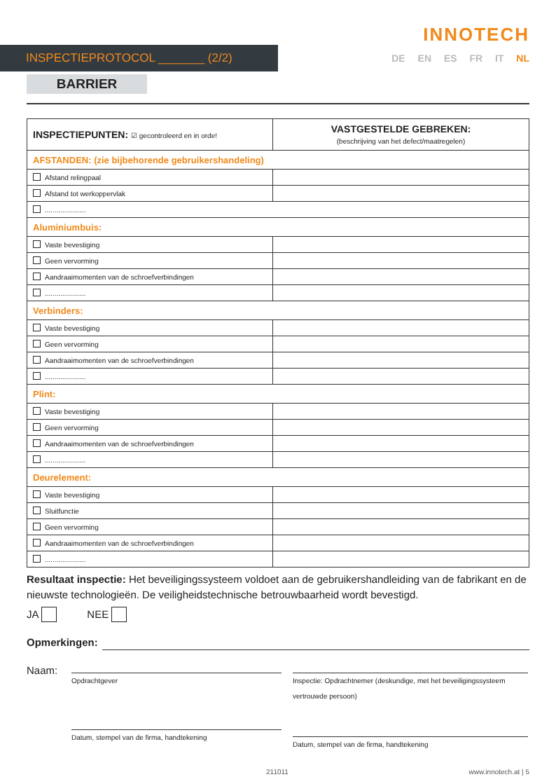INNOTECH
INSPECTIEPROTOCOL _______ (2/2)
DE EN ES FR IT NL
BARRIER
| INSPECTIEPUNTEN: ☑ gecontroleerd en in orde! | VASTGESTELDE GEBREKEN: (beschrijving van het defect/maatregelen) |
| --- | --- |
| AFSTANDEN: (zie bijbehorende gebruikershandeling) | |
| Afstand relingpaal | |
| Afstand tot werkoppervlak | |
| ..................... | |
| Aluminiumbuis: | |
| Vaste bevestiging | |
| Geen vervorming | |
| Aandraaimomenten van de schroefverbindingen | |
| ..................... | |
| Verbinders: | |
| Vaste bevestiging | |
| Geen vervorming | |
| Aandraaimomenten van de schroefverbindingen | |
| ..................... | |
| Plint: | |
| Vaste bevestiging | |
| Geen vervorming | |
| Aandraaimomenten van de schroefverbindingen | |
| ..................... | |
| Deurelement: | |
| Vaste bevestiging | |
| Sluitfunctie | |
| Geen vervorming | |
| Aandraaimomenten van de schroefverbindingen | |
| ..................... | |
Resultaat inspectie: Het beveiligingssysteem voldoet aan de gebruikershandleiding van de fabrikant en de nieuwste technologieën. De veiligheidstechnische betrouwbaarheid wordt bevestigd.
JA NEE
Opmerkingen:
Naam:
Opdrachtgever
Datum, stempel van de firma, handtekening
Inspectie: Opdrachtnemer (deskundige, met het beveiligingssysteem vertrouwde persoon)
Datum, stempel van de firma, handtekening
211011 www.innotech.at | 5